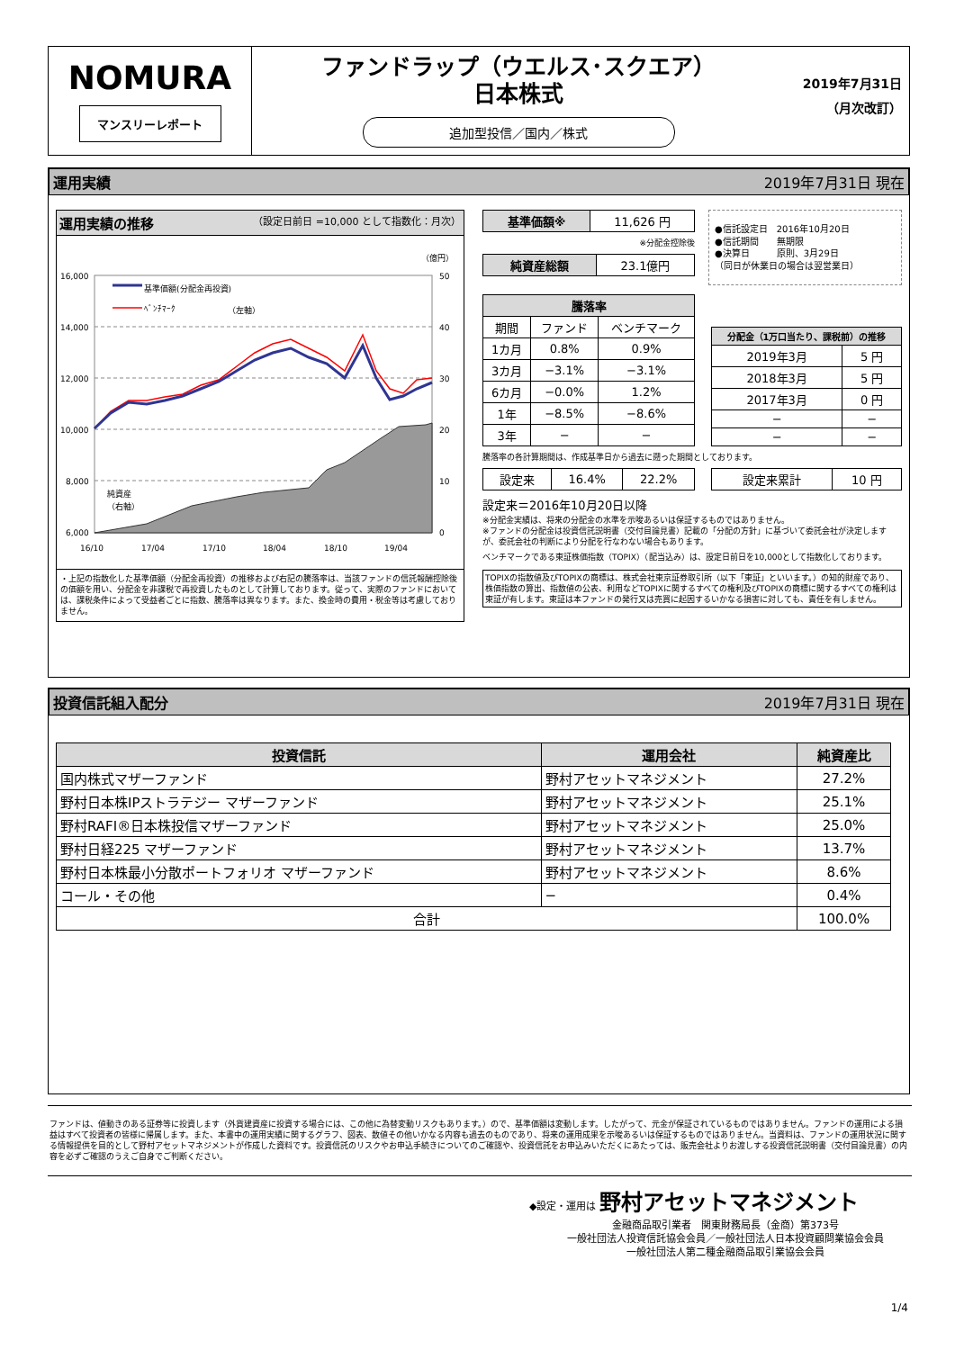NOMURA
マンスリーレポート
ファンドラップ（ウエルス･スクエア）
日本株式
追加型投信／国内／株式
2019年7月31日
（月次改訂）
運用実績 2019年7月31日 現在
運用実績の推移 （設定日前日 =10,000 として指数化：月次）
（億円）
16,000
14,000
12,000
10,000
8,000
6,000
50
40
30
20
10
0
16/10
17/04
17/10
18/04
18/10
19/04
純資産
（右軸）
基準価額(分配金再投資)
ﾍﾞﾝﾁﾏｰｸ
（左軸）
・上記の指数化した基準価額（分配金再投資）の推移および右記の騰落率は、当該ファンドの信託報酬控除後の価額を用い、分配金を非課税で再投資したものとして計算しております。従って、実際のファンドにおいては、課税条件によって受益者ごとに指数、騰落率は異なります。また、換金時の費用・税金等は考慮しておりません。
| 基準価額※ | 11,626 円 |
※分配金控除後
| 純資産総額 | 23.1億円 |
●信託設定日　2016年10月20日
●信託期間　　無期限
●決算日　　　原則、3月29日
（同日が休業日の場合は翌営業日）
| 騰落率 | | |
| --- | --- | --- |
| 期間 | ファンド | ベンチマーク |
| 1カ月 | 0.8% | 0.9% |
| 3カ月 | −3.1% | −3.1% |
| 6カ月 | −0.0% | 1.2% |
| 1年 | −8.5% | −8.6% |
| 3年 | − | − |
| 分配金（1万口当たり、課税前）の推移 | |
| --- | --- |
| 2019年3月 | 5 円 |
| 2018年3月 | 5 円 |
| 2017年3月 | 0 円 |
| − | − |
| − | − |
騰落率の各計算期間は、作成基準日から過去に遡った期間としております。
| 設定来 | 16.4% | 22.2% |
| 設定来累計 | 10 円 |
設定来＝2016年10月20日以降
※分配金実績は、将来の分配金の水準を示唆あるいは保証するものではありません。
※ファンドの分配金は投資信託説明書（交付目論見書）記載の「分配の方針」に基づいて委託会社が決定しますが、委託会社の判断により分配を行なわない場合もあります。
ベンチマークである東証株価指数（TOPIX）（配当込み）は、設定日前日を10,000として指数化しております。
TOPIXの指数値及びTOPIXの商標は、株式会社東京証券取引所（以下「東証」といいます。）の知的財産であり、株価指数の算出、指数値の公表、利用などTOPIXに関するすべての権利及びTOPIXの商標に関するすべての権利は東証が有します。東証は本ファンドの発行又は売買に起因するいかなる損害に対しても、責任を有しません。
投資信託組入配分 2019年7月31日 現在
| 投資信託 | 運用会社 | 純資産比 |
| --- | --- | --- |
| 国内株式マザーファンド | 野村アセットマネジメント | 27.2% |
| 野村日本株IPストラテジー マザーファンド | 野村アセットマネジメント | 25.1% |
| 野村RAFI®日本株投信マザーファンド | 野村アセットマネジメント | 25.0% |
| 野村日経225 マザーファンド | 野村アセットマネジメント | 13.7% |
| 野村日本株最小分散ポートフォリオ マザーファンド | 野村アセットマネジメント | 8.6% |
| コール・その他 | − | 0.4% |
| 合計 | | 100.0% |
ファンドは、値動きのある証券等に投資します（外貨建資産に投資する場合には、この他に為替変動リスクもあります。）ので、基準価額は変動します。したがって、元金が保証されているものではありません。ファンドの運用による損益はすべて投資者の皆様に帰属します。また、本書中の運用実績に関するグラフ、図表、数値その他いかなる内容も過去のものであり、将来の運用成果を示唆あるいは保証するものではありません。当資料は、ファンドの運用状況に関する情報提供を目的として野村アセットマネジメントが作成した資料です。投資信託のリスクやお申込手続きについてのご確認や、投資信託をお申込みいただくにあたっては、販売会社よりお渡しする投資信託説明書（交付目論見書）の内容を必ずご確認のうえご自身でご判断ください。
◆設定・運用は 野村アセットマネジメント
金融商品取引業者　関東財務局長（金商）第373号
一般社団法人投資信託協会会員／一般社団法人日本投資顧問業協会会員
一般社団法人第二種金融商品取引業協会会員
1/4